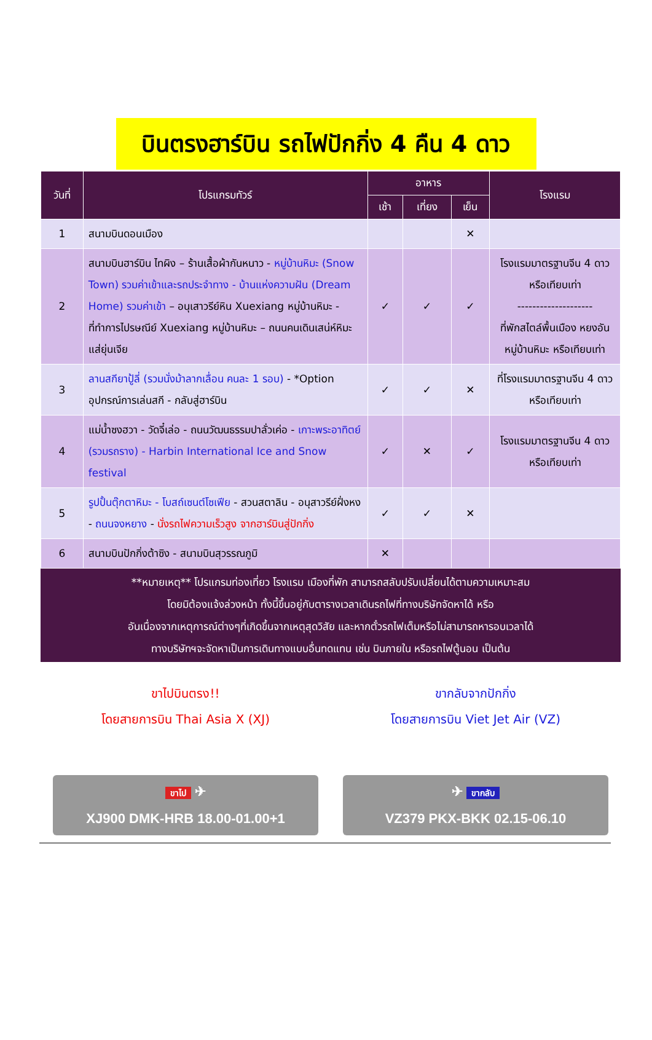บินตรงฮาร์บิน รถไฟปักกิ่ง 4 คืน 4 ดาว
| วันที่ | โปรแกรมทัวร์ | อาหาร | | | โรงแรม |
| --- | --- | --- | --- | --- | --- |
| | | เช้า | เที่ยง | เย็น | |
| 1 | สนามบินดอนเมือง | | | ✕ | |
| 2 | สนามบินฮาร์บิน ไทผิง – ร้านเสื้อผ้ากันหนาว - หมู่บ้านหิมะ (Snow Town) รวมค่าเข้าและรถประจำทาง - บ้านแห่งความฝัน (Dream Home) รวมค่าเข้า – อนุเสาวรีย์หิน Xuexiang หมู่บ้านหิมะ - ที่ทำการไปรษณีย์ Xuexiang หมู่บ้านหิมะ – ถนนคนเดินเสน่ห์หิมะแส่ยุ่นเจีย | ✓ | ✓ | ✓ | โรงแรมมาตรฐานจีน 4 ดาว หรือเทียบเท่า -------------------- ที่พักสไตล์พื้นเมือง หยงอัน หมู่บ้านหิมะ หรือเทียบเท่า |
| 3 | ลานสกียาปู้ลี่ (รวมนั่งม้าลากเลื่อน คนละ 1 รอบ) - *Option อุปกรณ์การเล่นสกี - กลับสู่ฮาร์บิน | ✓ | ✓ | ✕ | ที่โรงแรมมาตรฐานจีน 4 ดาว หรือเทียบเท่า |
| 4 | แม่น้ำซงฮวา - วัดจี๋เล่อ - ถนนวัฒนธรรมปาลั่วเค่อ - เกาะพระอาทิตย์ (รวมรถราง) - Harbin International Ice and Snow festival | ✓ | ✕ | ✓ | โรงแรมมาตรฐานจีน 4 ดาว หรือเทียบเท่า |
| 5 | รูปปั้นตุ๊กตาหิมะ - โบสถ์เซนต์โซเฟีย - สวนสตาลิน - อนุสาวรีย์ฝั่งหง - ถนนจงหยาง - นั่งรถไฟความเร็วสูง จากฮาร์บินสู่ปักกิ่ง | ✓ | ✓ | ✕ | |
| 6 | สนามบินปักกิ่งต้าซิง - สนามบินสุวรรณภูมิ | ✕ | | | |
**หมายเหตุ** โปรแกรมท่องเที่ยว โรงแรม เมืองที่พัก สามารถสลับปรับเปลี่ยนได้ตามความเหมาะสม
โดยมิต้องแจ้งล่วงหน้า ทั้งนี้ขึ้นอยู่กับตารางเวลาเดินรถไฟที่ทางบริษัทจัดหาได้ หรือ
อันเนื่องจากเหตุการณ์ต่างๆที่เกิดขึ้นจากเหตุสุดวิสัย และหากตั๋วรถไฟเต็มหรือไม่สามารถหารอบเวลาได้
ทางบริษัทฯจะจัดหาเป็นการเดินทางแบบอื่นทดแทน เช่น บินภายใน หรือรถไฟตู้นอน เป็นต้น
ขาไปบินตรง!!
โดยสายการบิน Thai Asia X (XJ)
ขาไป ✈
XJ900 DMK-HRB 18.00-01.00+1
ขากลับจากปักกิ่ง
โดยสายการบิน Viet Jet Air (VZ)
✈ ขากลับ
VZ379 PKX-BKK 02.15-06.10